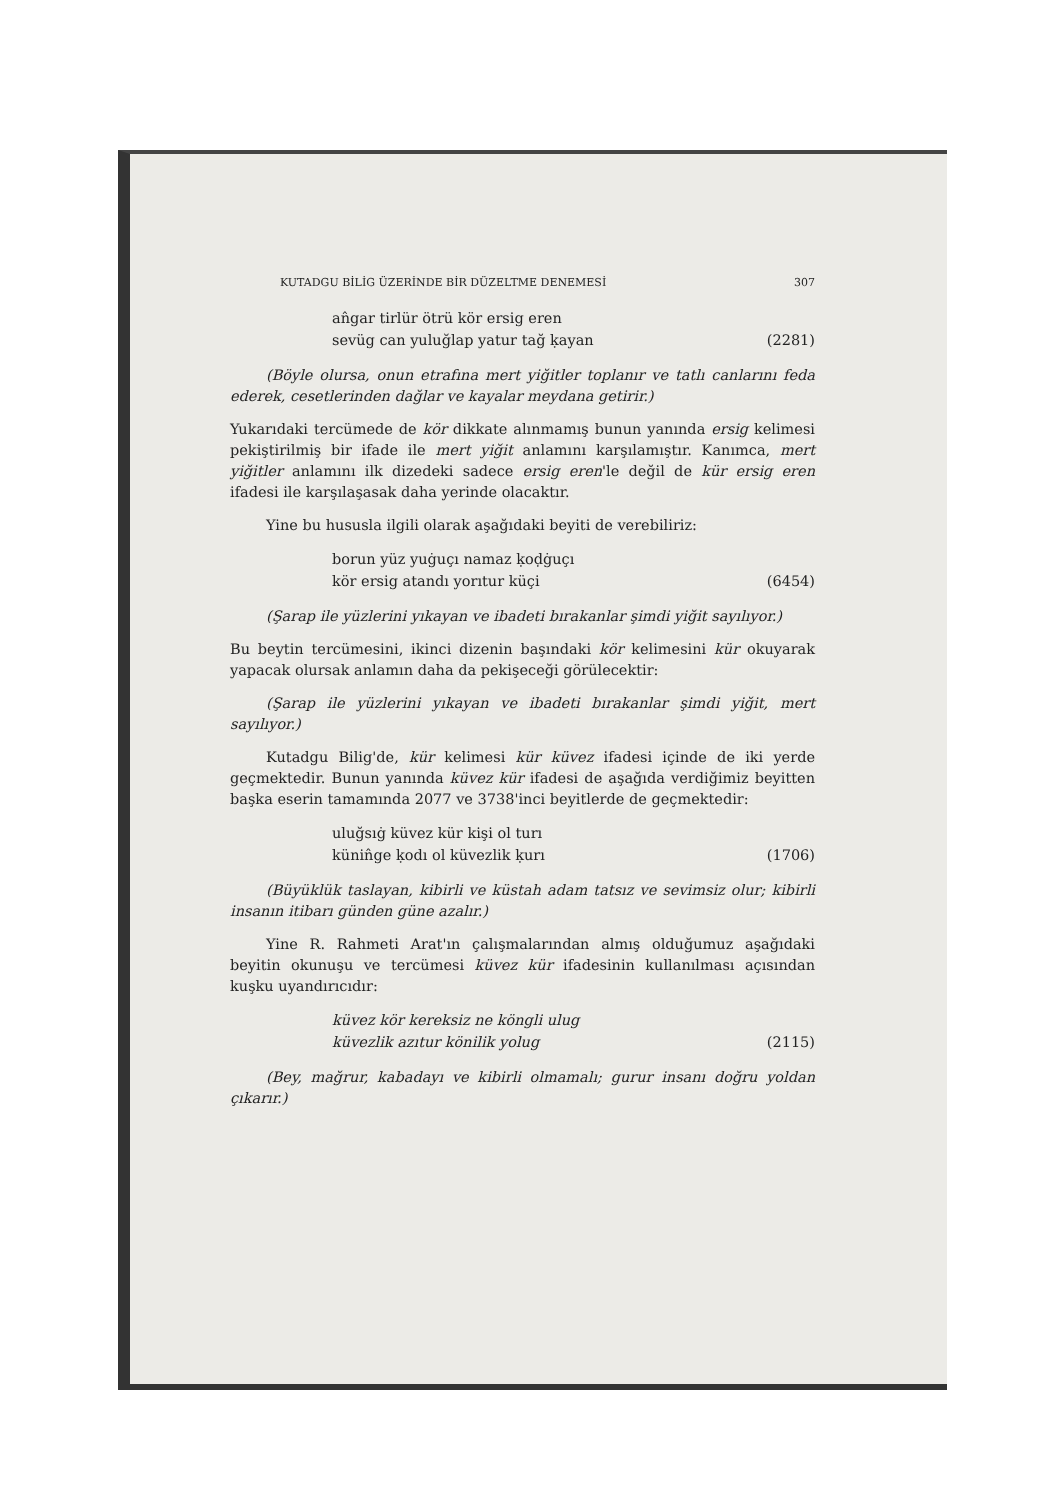KUTADGU BİLİG ÜZERİNDE BİR DÜZELTME DENEMESİ 307
an̂gar tirlür ötrü kör ersig eren
sevüg can yuluğlap yatur tağ ḳayan
(2281)
(Böyle olursa, onun etrafına mert yiğitler toplanır ve tatlı canlarını feda ederek, cesetlerinden dağlar ve kayalar meydana getirir.)
Yukarıdaki tercümede de kör dikkate alınmamış bunun yanında ersig kelimesi pekiştirilmiş bir ifade ile mert yiğit anlamını karşılamıştır. Kanımca, mert yiğitler anlamını ilk dizedeki sadece ersig eren'le değil de kür ersig eren ifadesi ile karşılaşasak daha yerinde olacaktır.
Yine bu hususla ilgili olarak aşağıdaki beyiti de verebiliriz:
borun yüz yuġuçı namaz ḳoḍġuçı
kör ersig atandı yorıtur küçi
(6454)
(Şarap ile yüzlerini yıkayan ve ibadeti bırakanlar şimdi yiğit sayılıyor.)
Bu beytin tercümesini, ikinci dizenin başındaki kör kelimesini kür okuyarak yapacak olursak anlamın daha da pekişeceği görülecektir:
(Şarap ile yüzlerini yıkayan ve ibadeti bırakanlar şimdi yiğit, mert sayılıyor.)
Kutadgu Bilig'de, kür kelimesi kür küvez ifadesi içinde de iki yerde geçmektedir. Bunun yanında küvez kür ifadesi de aşağıda verdiğimiz beyitten başka eserin tamamında 2077 ve 3738'inci beyitlerde de geçmektedir:
uluğsıġ küvez kür kişi ol turı
künin̂ge ḳodı ol küvezlik ḳurı
(1706)
(Büyüklük taslayan, kibirli ve küstah adam tatsız ve sevimsiz olur; kibirli insanın itibarı günden güne azalır.)
Yine R. Rahmeti Arat'ın çalışmalarından almış olduğumuz aşağıdaki beyitin okunuşu ve tercümesi küvez kür ifadesinin kullanılması açısından kuşku uyandırıcıdır:
küvez kör kereksiz ne köngli ulug
küvezlik azıtur könilik yolug
(2115)
(Bey, mağrur, kabadayı ve kibirli olmamalı; gurur insanı doğru yoldan çıkarır.)